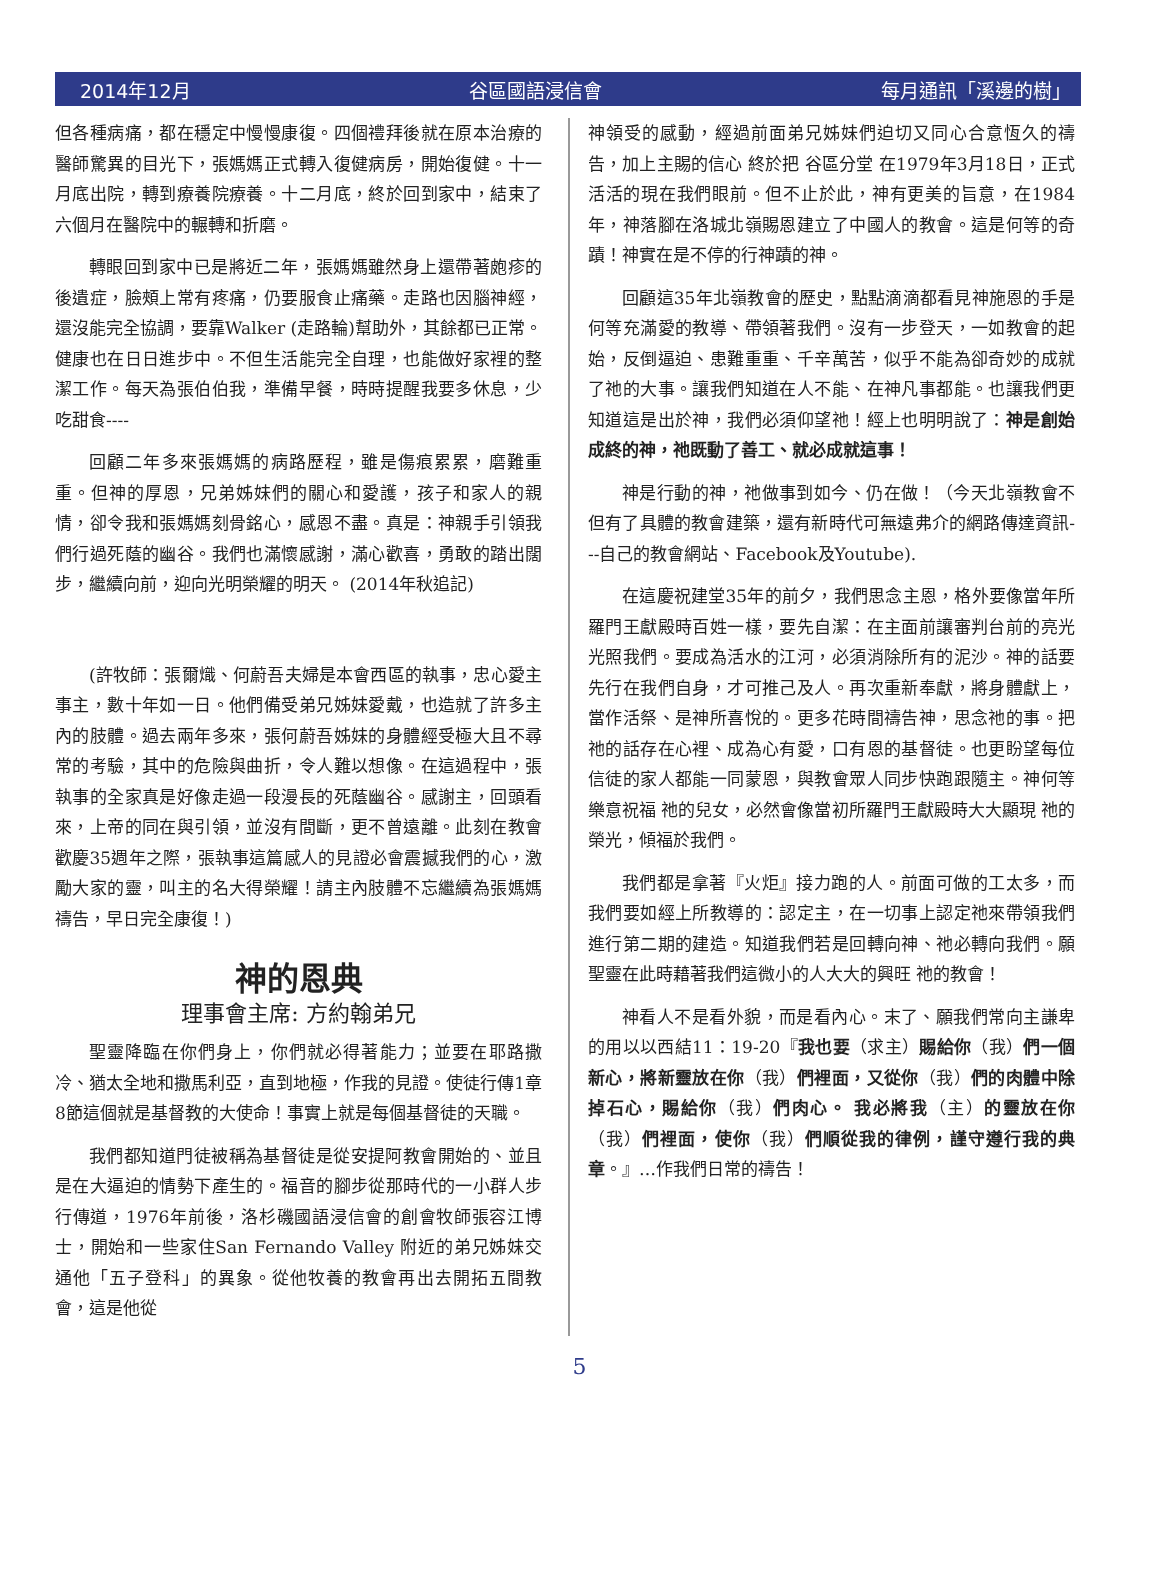2014年12月 谷區國語浸信會 每月通訊「溪邊的樹」
但各種病痛，都在穩定中慢慢康復。四個禮拜後就在原本治療的醫師驚異的目光下，張媽媽正式轉入復健病房，開始復健。十一月底出院，轉到療養院療養。十二月底，終於回到家中，結束了六個月在醫院中的輾轉和折磨。
轉眼回到家中已是將近二年，張媽媽雖然身上還帶著皰疹的後遺症，臉頰上常有疼痛，仍要服食止痛藥。走路也因腦神經，還沒能完全協調，要靠Walker (走路輪)幫助外，其餘都已正常。健康也在日日進步中。不但生活能完全自理，也能做好家裡的整潔工作。每天為張伯伯我，準備早餐，時時提醒我要多休息，少吃甜食----
回顧二年多來張媽媽的病路歷程，雖是傷痕累累，磨難重重。但神的厚恩，兄弟姊妹們的關心和愛護，孩子和家人的親情，卻令我和張媽媽刻骨銘心，感恩不盡。真是：神親手引領我們行過死蔭的幽谷。我們也滿懷感謝，滿心歡喜，勇敢的踏出闊步，繼續向前，迎向光明榮耀的明天。 (2014年秋追記)
(許牧師：張爾熾、何蔚吾夫婦是本會西區的執事，忠心愛主事主，數十年如一日。他們備受弟兄姊妹愛戴，也造就了許多主內的肢體。過去兩年多來，張何蔚吾姊妹的身體經受極大且不尋常的考驗，其中的危險與曲折，令人難以想像。在這過程中，張執事的全家真是好像走過一段漫長的死蔭幽谷。感謝主，回頭看來，上帝的同在與引領，並沒有間斷，更不曾遠離。此刻在教會歡慶35週年之際，張執事這篇感人的見證必會震撼我們的心，激勵大家的靈，叫主的名大得榮耀！請主內肢體不忘繼續為張媽媽禱告，早日完全康復！)
神的恩典
理事會主席: 方約翰弟兄
聖靈降臨在你們身上，你們就必得著能力；並要在耶路撒冷、猶太全地和撒馬利亞，直到地極，作我的見證。使徒行傳1章8節這個就是基督教的大使命！事實上就是每個基督徒的天職。
我們都知道門徒被稱為基督徒是從安提阿教會開始的、並且是在大逼迫的情勢下產生的。福音的腳步從那時代的一小群人步行傳道，1976年前後，洛杉磯國語浸信會的創會牧師張容江博士，開始和一些家住San Fernando Valley 附近的弟兄姊妹交通他「五子登科」的異象。從他牧養的教會再出去開拓五間教會，這是他從
神領受的感動，經過前面弟兄姊妹們迫切又同心合意恆久的禱告，加上主賜的信心 終於把 谷區分堂 在1979年3月18日，正式 活活的現在我們眼前。但不止於此，神有更美的旨意，在1984年，神落腳在洛城北嶺賜恩建立了中國人的教會。這是何等的奇蹟！神實在是不停的行神蹟的神。
回顧這35年北嶺教會的歷史，點點滴滴都看見神施恩的手是何等充滿愛的教導、帶領著我們。沒有一步登天，一如教會的起始，反倒逼迫、患難重重、千辛萬苦，似乎不能為卻奇妙的成就了祂的大事。讓我們知道在人不能、在神凡事都能。也讓我們更知道這是出於神，我們必須仰望祂！經上也明明說了：神是創始成終的神，祂既動了善工、就必成就這事！
神是行動的神，祂做事到如今、仍在做！（今天北嶺教會不但有了具體的教會建築，還有新時代可無遠弗介的網路傳達資訊---自己的教會網站、Facebook及Youtube).
在這慶祝建堂35年的前夕，我們思念主恩，格外要像當年所羅門王獻殿時百姓一樣，要先自潔：在主面前讓審判台前的亮光光照我們。要成為活水的江河，必須消除所有的泥沙。神的話要先行在我們自身，才可推己及人。再次重新奉獻，將身體獻上，當作活祭、是神所喜悅的。更多花時間禱告神，思念祂的事。把祂的話存在心裡、成為心有愛，口有恩的基督徒。也更盼望每位信徒的家人都能一同蒙恩，與教會眾人同步快跑跟隨主。神何等樂意祝福 祂的兒女，必然會像當初所羅門王獻殿時大大顯現 祂的榮光，傾福於我們。
我們都是拿著『火炬』接力跑的人。前面可做的工太多，而我們要如經上所教導的：認定主，在一切事上認定祂來帶領我們進行第二期的建造。知道我們若是回轉向神、祂必轉向我們。願聖靈在此時藉著我們這微小的人大大的興旺 祂的教會！
神看人不是看外貌，而是看內心。末了、願我們常向主謙卑的用以以西結11：19-20『我也要（求主）賜給你（我）們一個新心，將新靈放在你（我）們裡面，又從你（我）們的肉體中除掉石心，賜給你（我）們肉心。 我必將我（主）的靈放在你（我）們裡面，使你（我）們順從我的律例，謹守遵行我的典章。』…作我們日常的禱告！
5